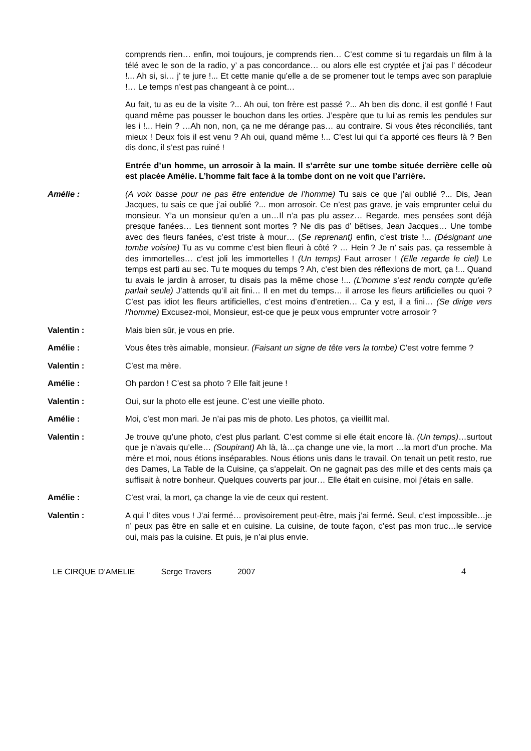comprends rien… enfin, moi toujours, je comprends rien… C’est comme si tu regardais un film à la télé avec le son de la radio, y’ a pas concordance… ou alors elle est cryptée et j’ai pas l’ décodeur !... Ah si, si… j’ te jure !... Et cette manie qu’elle a de se promener tout le temps avec son parapluie !… Le temps n’est pas changeant à ce point…
Au fait, tu as eu de la visite ?... Ah oui, ton frère est passé ?... Ah ben dis donc, il est gonflé ! Faut quand même pas pousser le bouchon dans les orties. J’espère que tu lui as remis les pendules sur les i !... Hein ? …Ah non, non, ça ne me dérange pas… au contraire. Si vous êtes réconciliés, tant mieux ! Deux fois il est venu ? Ah oui, quand même !... C’est lui qui t’a apporté ces fleurs là ? Ben dis donc, il s’est pas ruiné !
Entrée d’un homme, un arrosoir à la main. Il s’arrête sur une tombe située derrière celle où est placée Amélie. L’homme fait face à la tombe dont on ne voit que l’arrière.
Amélie : (A voix basse pour ne pas être entendue de l’homme) Tu sais ce que j’ai oublié ?... Dis, Jean Jacques, tu sais ce que j’ai oublié ?... mon arrosoir. Ce n’est pas grave, je vais emprunter celui du monsieur. Y’a un monsieur qu’en a un…Il n’a pas plu assez… Regarde, mes pensées sont déjà presque fanées… Les tiennent sont mortes ? Ne dis pas d’ bêtises, Jean Jacques… Une tombe avec des fleurs fanées, c’est triste à mour… (Se reprenant) enfin, c’est triste !... (Désignant une tombe voisine) Tu as vu comme c’est bien fleuri à côté ? … Hein ? Je n’ sais pas, ça ressemble à des immortelles… c’est joli les immortelles ! (Un temps) Faut arroser ! (Elle regarde le ciel) Le temps est parti au sec. Tu te moques du temps ? Ah, c’est bien des réflexions de mort, ça !... Quand tu avais le jardin à arroser, tu disais pas la même chose !... (L’homme s’est rendu compte qu’elle parlait seule) J’attends qu’il ait fini… Il en met du temps… il arrose les fleurs artificielles ou quoi ? C’est pas idiot les fleurs artificielles, c’est moins d’entretien… Ca y est, il a fini… (Se dirige vers l’homme) Excusez-moi, Monsieur, est-ce que je peux vous emprunter votre arrosoir ?
Valentin : Mais bien sûr, je vous en prie.
Amélie : Vous êtes très aimable, monsieur. (Faisant un signe de tête vers la tombe) C’est votre femme ?
Valentin : C’est ma mère.
Amélie : Oh pardon ! C’est sa photo ? Elle fait jeune !
Valentin : Oui, sur la photo elle est jeune. C’est une vieille photo.
Amélie : Moi, c’est mon mari. Je n’ai pas mis de photo. Les photos, ça vieillit mal.
Valentin : Je trouve qu’une photo, c’est plus parlant. C’est comme si elle était encore là. (Un temps)…surtout que je n’avais qu’elle… (Soupirant) Ah là, là…ça change une vie, la mort …la mort d’un proche. Ma mère et moi, nous étions inséparables. Nous étions unis dans le travail. On tenait un petit resto, rue des Dames, La Table de la Cuisine, ça s’appelait. On ne gagnait pas des mille et des cents mais ça suffisait à notre bonheur. Quelques couverts par jour… Elle était en cuisine, moi j’étais en salle.
Amélie : C’est vrai, la mort, ça change la vie de ceux qui restent.
Valentin : A qui l’ dites vous ! J’ai fermé… provisoirement peut-être, mais j’ai fermé. Seul, c’est impossible…je n’ peux pas être en salle et en cuisine. La cuisine, de toute façon, c’est pas mon truc…le service oui, mais pas la cuisine. Et puis, je n’ai plus envie.
LE CIRQUE D’AMELIE Serge Travers 2007 4